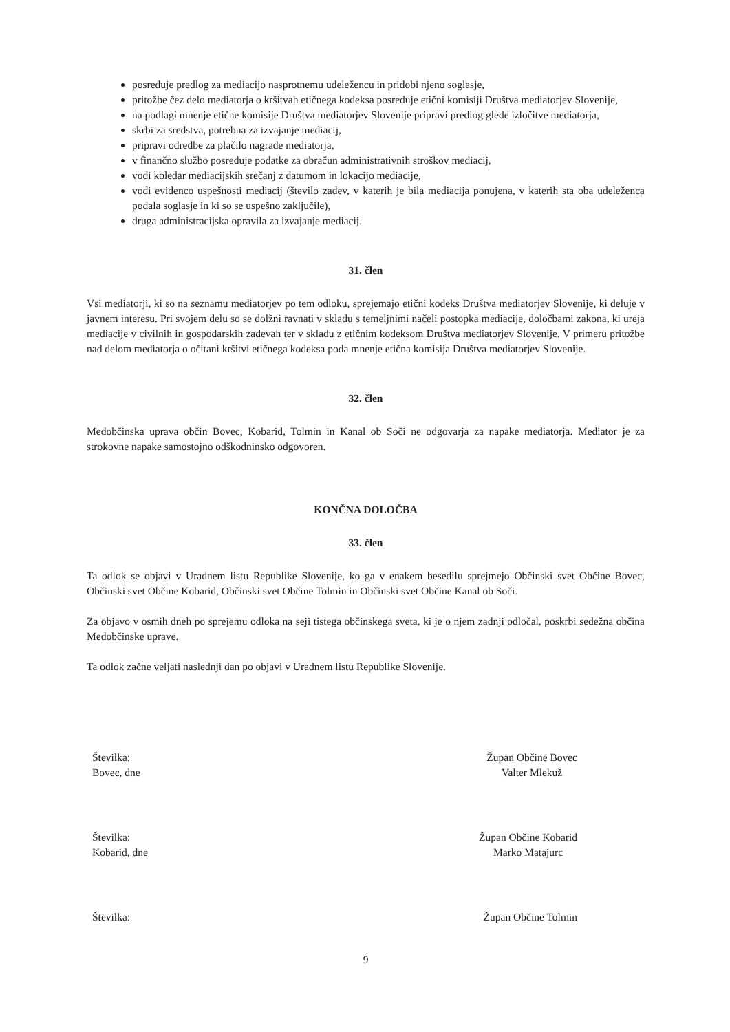posreduje predlog za mediacijo nasprotnemu udeležencu in pridobi njeno soglasje,
pritožbe čez delo mediatorja o kršitvah etičnega kodeksa posreduje etični komisiji Društva mediatorjev Slovenije,
na podlagi mnenje etične komisije Društva mediatorjev Slovenije pripravi predlog glede izločitve mediatorja,
skrbi za sredstva, potrebna za izvajanje mediacij,
pripravi odredbe za plačilo nagrade mediatorja,
v finančno službo posreduje podatke za obračun administrativnih stroškov mediacij,
vodi koledar mediacijskih srečanj z datumom in lokacijo mediacije,
vodi evidenco uspešnosti mediacij (število zadev, v katerih je bila mediacija ponujena, v katerih sta oba udeleženca podala soglasje in ki so se uspešno zaključile),
druga administracijska opravila za izvajanje mediacij.
31. člen
Vsi mediatorji, ki so na seznamu mediatorjev po tem odloku, sprejemajo etični kodeks Društva mediatorjev Slovenije, ki deluje v javnem interesu. Pri svojem delu so se dolžni ravnati v skladu s temeljnimi načeli postopka mediacije, določbami zakona, ki ureja mediacije v civilnih in gospodarskih zadevah ter v skladu z etičnim kodeksom Društva mediatorjev Slovenije. V primeru pritožbe nad delom mediatorja o očitani kršitvi etičnega kodeksa poda mnenje etična komisija Društva mediatorjev Slovenije.
32. člen
Medobčinska uprava občin Bovec, Kobarid, Tolmin in Kanal ob Soči ne odgovarja za napake mediatorja. Mediator je za strokovne napake samostojno odškodninsko odgovoren.
KONČNA DOLOČBA
33. člen
Ta odlok se objavi v Uradnem listu Republike Slovenije, ko ga v enakem besedilu sprejmejo Občinski svet Občine Bovec, Občinski svet Občine Kobarid, Občinski svet Občine Tolmin in Občinski svet Občine Kanal ob Soči.
Za objavo v osmih dneh po sprejemu odloka na seji tistega občinskega sveta, ki je o njem zadnji odločal, poskrbi sedežna občina Medobčinske uprave.
Ta odlok začne veljati naslednji dan po objavi v Uradnem listu Republike Slovenije.
Številka:
Bovec, dne
Župan Občine Bovec
Valter Mlekuž
Številka:
Kobarid, dne
Župan Občine Kobarid
Marko Matajurc
Številka: Župan Občine Tolmin
9